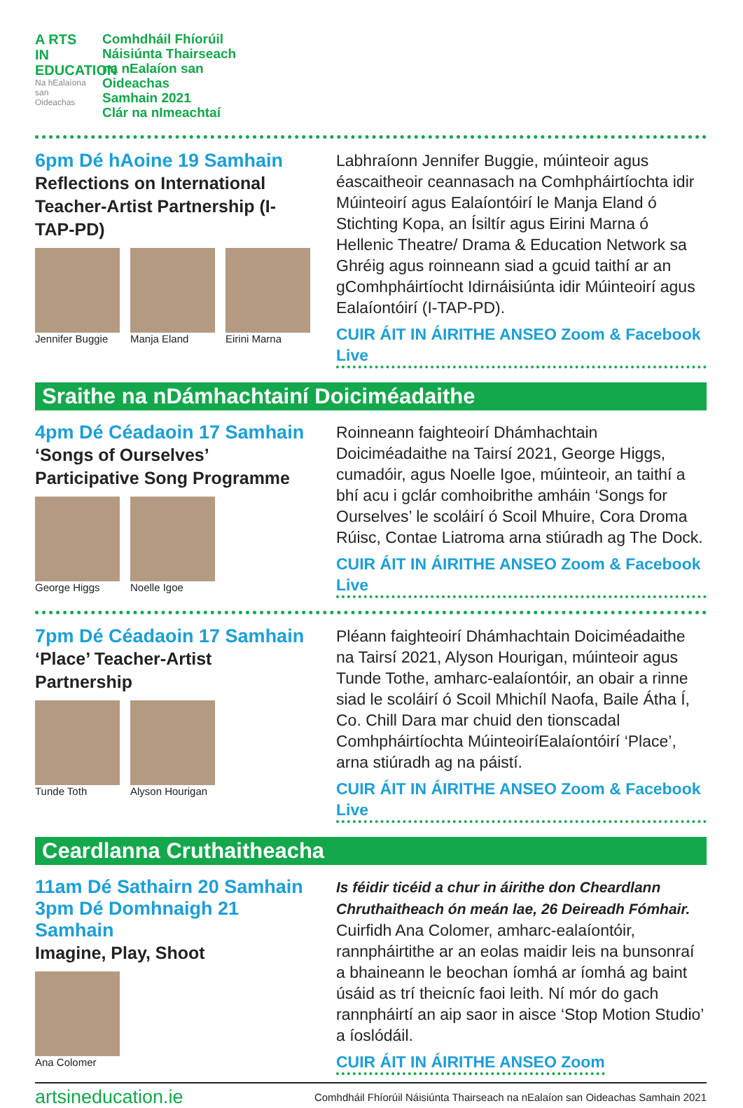A RTS
IN
EDUCATION
Na hEalaíona san Oideachas
Comhdháil Fhíorúil
Náisiúnta Thairseach
na nEalaíon san
Oideachas
Samhain 2021
Clár na nImeachtaí
6pm Dé hAoine 19 Samhain
Reflections on International Teacher-Artist Partnership (I-TAP-PD)
Jennifer Buggie
Manja Eland Eirini Marna
Labhraíonn Jennifer Buggie, múinteoir agus éascaitheoir ceannasach na Comhpháirtíochta idir Múinteoirí agus Ealaíontóirí le Manja Eland ó Stichting Kopa, an Ísiltír agus Eirini Marna ó Hellenic Theatre/ Drama & Education Network sa Ghréig agus roinneann siad a gcuid taithí ar an gComhpháirtíocht Idirnáisiúnta idir Múinteoirí agus Ealaíontóirí (I-TAP-PD).
CUIR ÁIT IN ÁIRITHE ANSEO Zoom & Facebook Live
Sraithe na nDámhachtainí Doiciméadaithe
4pm Dé Céadaoin 17 Samhain
‘Songs of Ourselves’ Participative Song Programme
George Higgs Noelle Igoe
Roinneann faighteoirí Dhámhachtain Doiciméadaithe na Tairsí 2021, George Higgs, cumadóir, agus Noelle Igoe, múinteoir, an taithí a bhí acu i gclár comhoibrithe amháin ‘Songs for Ourselves’ le scoláirí ó Scoil Mhuire, Cora Droma Rúisc, Contae Liatroma arna stiúradh ag The Dock.
CUIR ÁIT IN ÁIRITHE ANSEO Zoom & Facebook Live
7pm Dé Céadaoin 17 Samhain
‘Place’ Teacher-Artist Partnership
Tunde Toth Alyson Hourigan
Pléann faighteoirí Dhámhachtain Doiciméadaithe na Tairsí 2021, Alyson Hourigan, múinteoir agus Tunde Tothe, amharc-ealaíontóir, an obair a rinne siad le scoláirí ó Scoil Mhichíl Naofa, Baile Átha Í, Co. Chill Dara mar chuid den tionscadal Comhpháirtíochta MúinteoiríEalaíontóirí ‘Place’, arna stiúradh ag na páistí.
CUIR ÁIT IN ÁIRITHE ANSEO Zoom & Facebook Live
Ceardlanna Cruthaitheacha
11am Dé Sathairn 20 Samhain
3pm Dé Domhnaigh 21 Samhain
Imagine, Play, Shoot
Ana Colomer
Is féidir ticéid a chur in áirithe don Cheardlann Chruthaitheach ón meán lae, 26 Deireadh Fómhair.
Cuirfidh Ana Colomer, amharc-ealaíontóir, rannpháirtithe ar an eolas maidir leis na bunsonraí a bhaineann le beochan íomhá ar íomhá ag baint úsáid as trí theicníc faoi leith. Ní mór do gach rannpháirtí an aip saor in aisce ‘Stop Motion Studio’ a íoslódáil.
CUIR ÁIT IN ÁIRITHE ANSEO Zoom
artsineducation.ie Comhdháil Fhíorúil Náisiúnta Thairseach na nEalaíon san Oideachas Samhain 2021